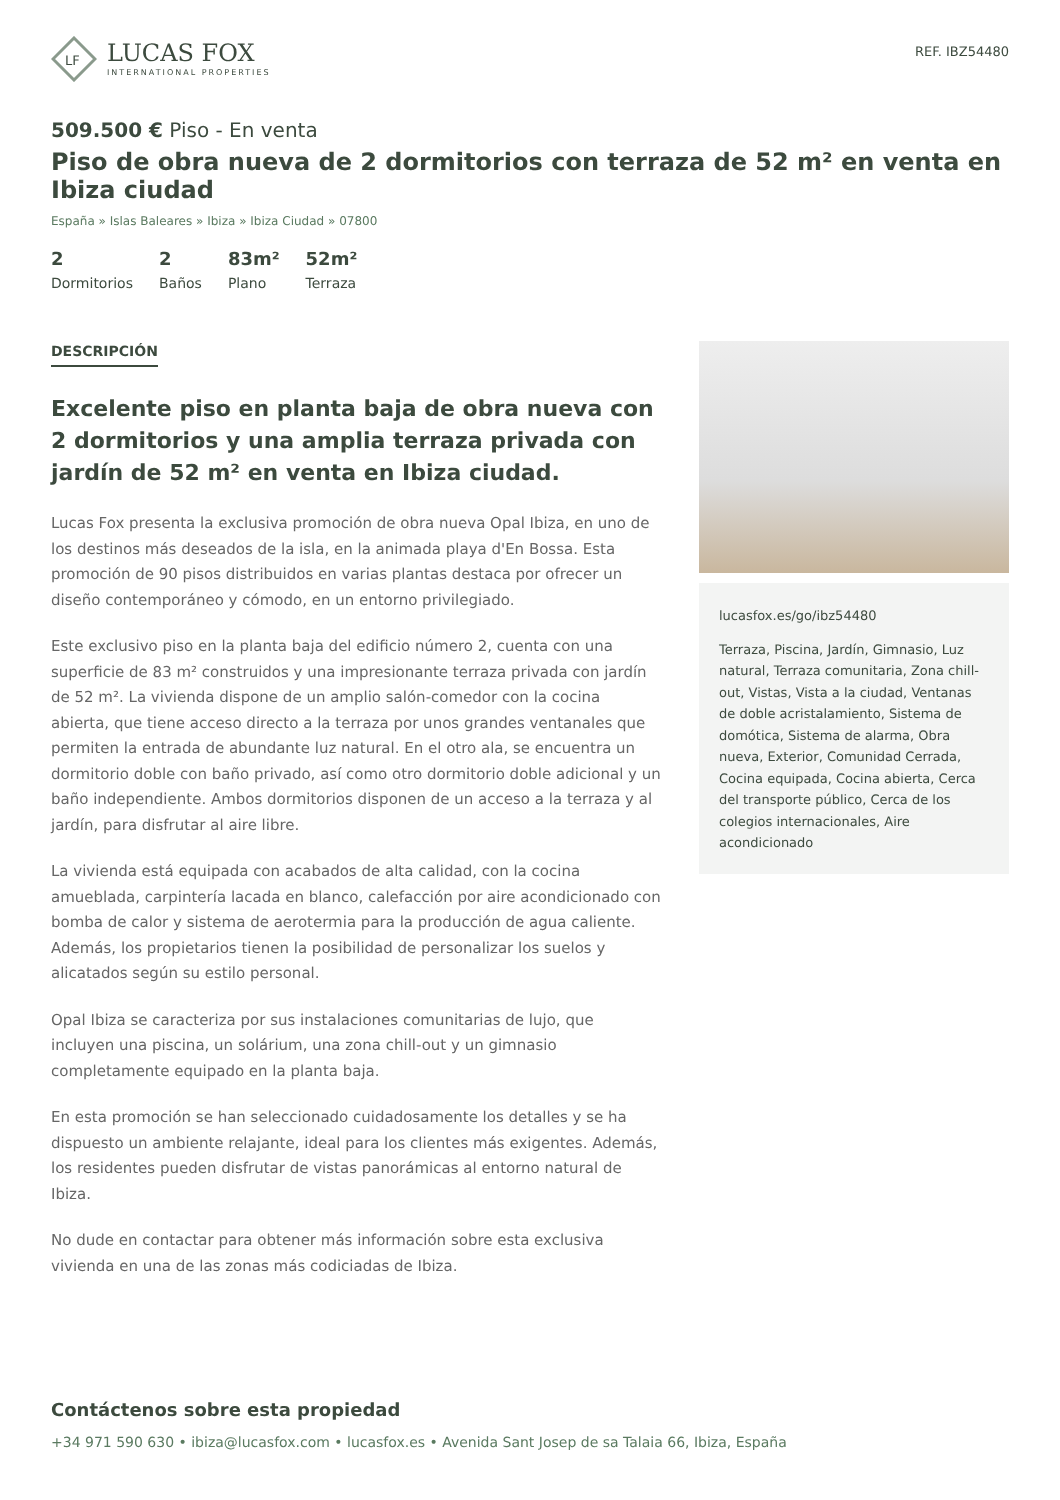LF
LUCAS FOX
INTERNATIONAL PROPERTIES
REF. IBZ54480
509.500 € Piso - En venta
Piso de obra nueva de 2 dormitorios con terraza de 52 m² en venta en Ibiza ciudad
España » Islas Baleares » Ibiza » Ibiza Ciudad » 07800
2
Dormitorios
2
Baños
83m²
Plano
52m²
Terraza
DESCRIPCIÓN
Excelente piso en planta baja de obra nueva con 2 dormitorios y una amplia terraza privada con jardín de 52 m² en venta en Ibiza ciudad.
Lucas Fox presenta la exclusiva promoción de obra nueva Opal Ibiza, en uno de los destinos más deseados de la isla, en la animada playa d'En Bossa. Esta promoción de 90 pisos distribuidos en varias plantas destaca por ofrecer un diseño contemporáneo y cómodo, en un entorno privilegiado.
Este exclusivo piso en la planta baja del edificio número 2, cuenta con una superficie de 83 m² construidos y una impresionante terraza privada con jardín de 52 m². La vivienda dispone de un amplio salón-comedor con la cocina abierta, que tiene acceso directo a la terraza por unos grandes ventanales que permiten la entrada de abundante luz natural. En el otro ala, se encuentra un dormitorio doble con baño privado, así como otro dormitorio doble adicional y un baño independiente. Ambos dormitorios disponen de un acceso a la terraza y al jardín, para disfrutar al aire libre.
La vivienda está equipada con acabados de alta calidad, con la cocina amueblada, carpintería lacada en blanco, calefacción por aire acondicionado con bomba de calor y sistema de aerotermia para la producción de agua caliente. Además, los propietarios tienen la posibilidad de personalizar los suelos y alicatados según su estilo personal.
Opal Ibiza se caracteriza por sus instalaciones comunitarias de lujo, que incluyen una piscina, un solárium, una zona chill-out y un gimnasio completamente equipado en la planta baja.
En esta promoción se han seleccionado cuidadosamente los detalles y se ha dispuesto un ambiente relajante, ideal para los clientes más exigentes. Además, los residentes pueden disfrutar de vistas panorámicas al entorno natural de Ibiza.
No dude en contactar para obtener más información sobre esta exclusiva vivienda en una de las zonas más codiciadas de Ibiza.
lucasfox.es/go/ibz54480
Terraza, Piscina, Jardín, Gimnasio, Luz natural, Terraza comunitaria, Zona chill-out, Vistas, Vista a la ciudad, Ventanas de doble acristalamiento, Sistema de domótica, Sistema de alarma, Obra nueva, Exterior, Comunidad Cerrada, Cocina equipada, Cocina abierta, Cerca del transporte público, Cerca de los colegios internacionales, Aire acondicionado
Contáctenos sobre esta propiedad
+34 971 590 630 • ibiza@lucasfox.com • lucasfox.es • Avenida Sant Josep de sa Talaia 66, Ibiza, España